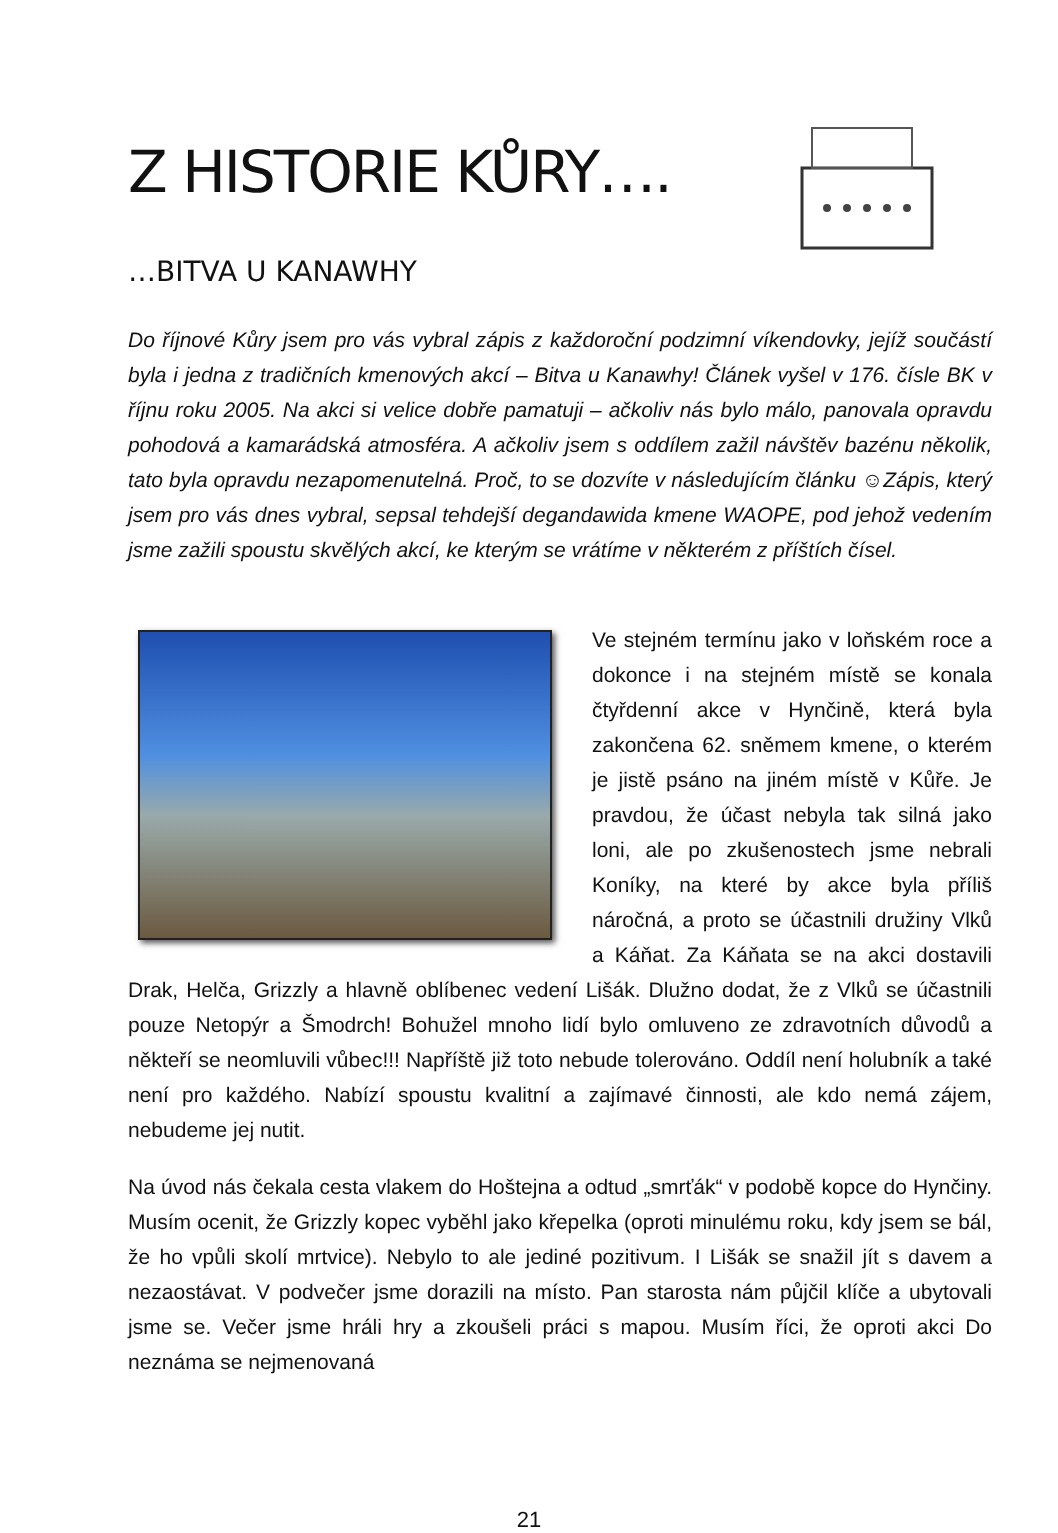Z HISTORIE KŮRY….
…BITVA U KANAWHY
Do říjnové Kůry jsem pro vás vybral zápis z každoroční podzimní víkendovky, jejíž součástí byla i jedna z tradičních kmenových akcí – Bitva u Kanawhy! Článek vyšel v 176. čísle BK v říjnu roku 2005. Na akci si velice dobře pamatuji – ačkoliv nás bylo málo, panovala opravdu pohodová a kamarádská atmosféra. A ačkoliv jsem s oddílem zažil návštěv bazénu několik, tato byla opravdu nezapomenutelná. Proč, to se dozvíte v následujícím článku ☺Zápis, který jsem pro vás dnes vybral, sepsal tehdejší degandawida kmene WAOPE, pod jehož vedením jsme zažili spoustu skvělých akcí, ke kterým se vrátíme v některém z příštích čísel.
Ve stejném termínu jako v loňském roce a dokonce i na stejném místě se konala čtyřdenní akce v Hynčině, která byla zakončena 62. sněmem kmene, o kterém je jistě psáno na jiném místě v Kůře. Je pravdou, že účast nebyla tak silná jako loni, ale po zkušenostech jsme nebrali Koníky, na které by akce byla příliš náročná, a proto se účastnili družiny Vlků a Káňat. Za Káňata se na akci dostavili Drak, Helča, Grizzly a hlavně oblíbenec vedení Lišák. Dlužno dodat, že z Vlků se účastnili pouze Netopýr a Šmodrch! Bohužel mnoho lidí bylo omluveno ze zdravotních důvodů a někteří se neomluvili vůbec!!! Napříště již toto nebude tolerováno. Oddíl není holubník a také není pro každého. Nabízí spoustu kvalitní a zajímavé činnosti, ale kdo nemá zájem, nebudeme jej nutit.
Na úvod nás čekala cesta vlakem do Hoštejna a odtud „smrťák“ v podobě kopce do Hynčiny. Musím ocenit, že Grizzly kopec vyběhl jako křepelka (oproti minulému roku, kdy jsem se bál, že ho vpůli skolí mrtvice). Nebylo to ale jediné pozitivum. I Lišák se snažil jít s davem a nezaostávat. V podvečer jsme dorazili na místo. Pan starosta nám půjčil klíče a ubytovali jsme se. Večer jsme hráli hry a zkoušeli práci s mapou. Musím říci, že oproti akci Do neznáma se nejmenovaná
21